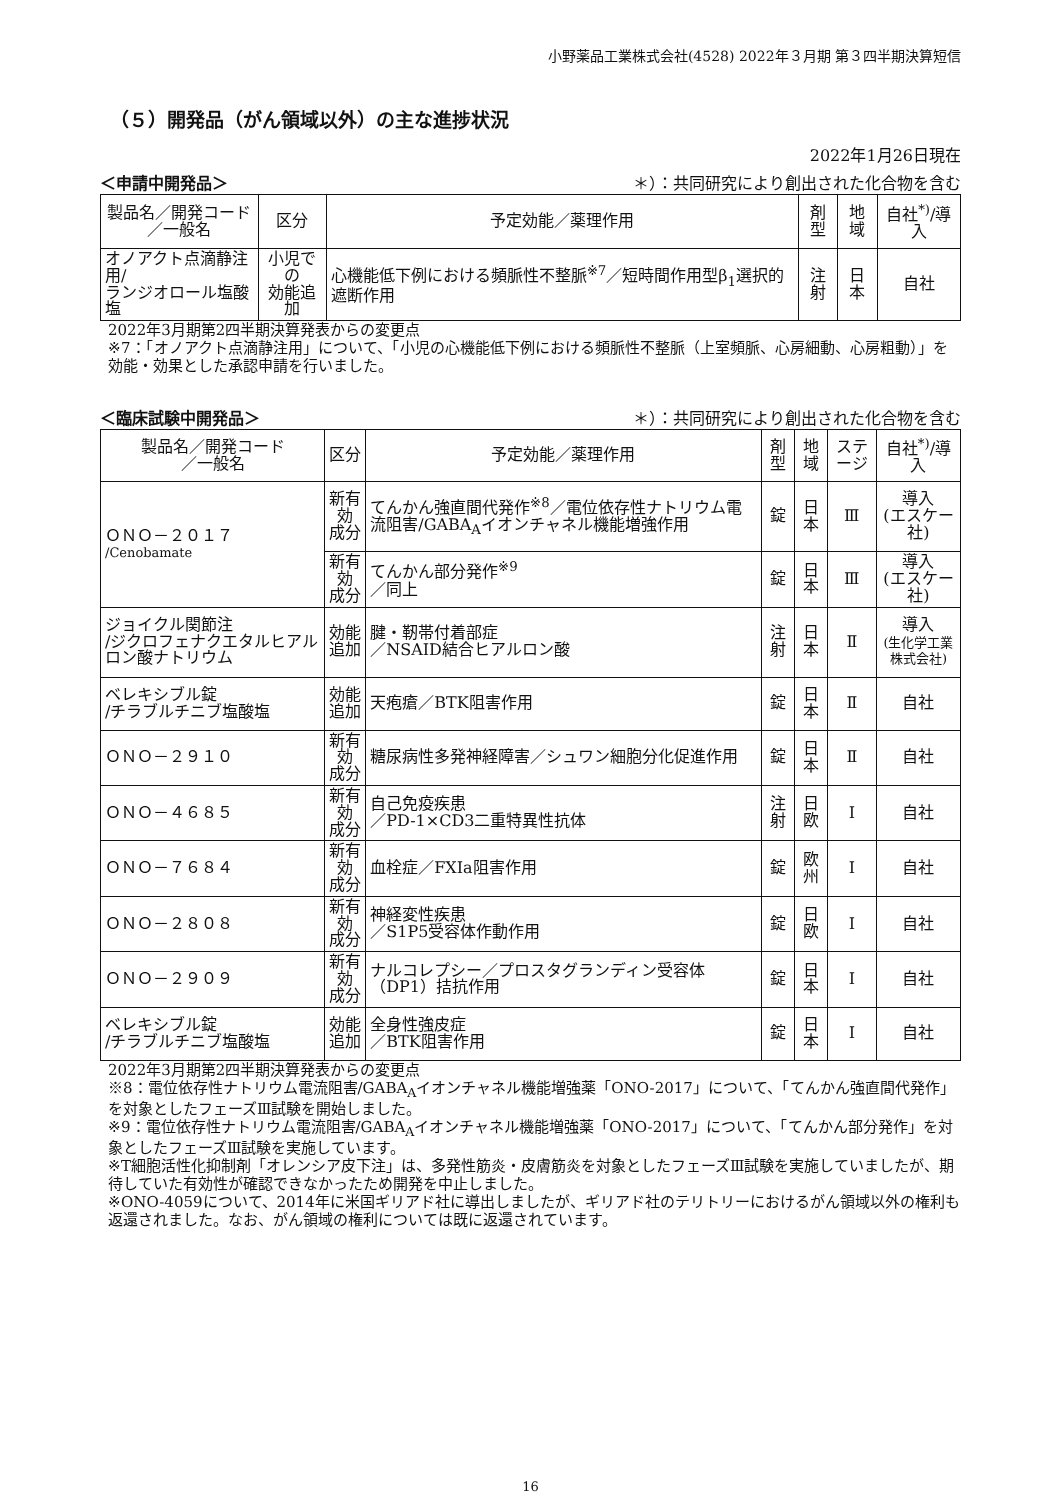小野薬品工業株式会社(4528) 2022年３月期 第３四半期決算短信
（５）開発品（がん領域以外）の主な進捗状況
2022年1月26日現在
＜申請中開発品＞ ＊）：共同研究により創出された化合物を含む
| 製品名／開発コード ／一般名 | 区分 | 予定効能／薬理作用 | 剤型 | 地域 | 自社<sup>*)</sup>/導入 |
| --- | --- | --- | --- | --- | --- |
| オノアクト点滴静注用/ ランジオロール塩酸塩 | 小児での 効能追加 | 心機能低下例における頻脈性不整脈<sup>※7</sup>／短時間作用型β<sub>1</sub>選択的遮断作用 | 注射 | 日本 | 自社 |
2022年3月期第2四半期決算発表からの変更点
※7：「オノアクト点滴静注用」について、「小児の心機能低下例における頻脈性不整脈（上室頻脈、心房細動、心房粗動）」を効能・効果とした承認申請を行いました。
＜臨床試験中開発品＞ ＊）：共同研究により創出された化合物を含む
| 製品名／開発コード ／一般名 | 区分 | 予定効能／薬理作用 | 剤型 | 地域 | ステージ | 自社<sup>*)</sup>/導入 |
| --- | --- | --- | --- | --- | --- | --- |
| ＯＮＯ－２０１７ /Cenobamate | 新有効 成分 | てんかん強直間代発作<sup>※8</sup>／電位依存性ナトリウム電流阻害/GABA<sub>A</sub>イオンチャネル機能増強作用 | 錠 | 日本 | Ⅲ | 導入 (エスケー社) |
| | 新有効 成分 | てんかん部分発作<sup>※9</sup> ／同上 | 錠 | 日本 | Ⅲ | 導入 (エスケー社) |
| ジョイクル関節注 /ジクロフェナクエタルヒアルロン酸ナトリウム | 効能 追加 | 腱・靭帯付着部症 ／NSAID結合ヒアルロン酸 | 注射 | 日本 | Ⅱ | 導入 (生化学工業株式会社) |
| ベレキシブル錠 /チラブルチニブ塩酸塩 | 効能 追加 | 天疱瘡／BTK阻害作用 | 錠 | 日本 | Ⅱ | 自社 |
| ＯＮＯ－２９１０ | 新有効 成分 | 糖尿病性多発神経障害／シュワン細胞分化促進作用 | 錠 | 日本 | Ⅱ | 自社 |
| ＯＮＯ－４６８５ | 新有効 成分 | 自己免疫疾患 ／PD-1×CD3二重特異性抗体 | 注射 | 日欧 | Ⅰ | 自社 |
| ＯＮＯ－７６８４ | 新有効 成分 | 血栓症／FXIa阻害作用 | 錠 | 欧州 | Ⅰ | 自社 |
| ＯＮＯ－２８０８ | 新有効 成分 | 神経変性疾患 ／S1P5受容体作動作用 | 錠 | 日欧 | Ⅰ | 自社 |
| ＯＮＯ－２９０９ | 新有効 成分 | ナルコレプシー／プロスタグランディン受容体（DP1）拮抗作用 | 錠 | 日本 | Ⅰ | 自社 |
| ベレキシブル錠 /チラブルチニブ塩酸塩 | 効能 追加 | 全身性強皮症 ／BTK阻害作用 | 錠 | 日本 | Ⅰ | 自社 |
2022年3月期第2四半期決算発表からの変更点
※8：電位依存性ナトリウム電流阻害/GABA<sub>A</sub>イオンチャネル機能増強薬「ONO-2017」について、「てんかん強直間代発作」を対象としたフェーズⅢ試験を開始しました。
※9：電位依存性ナトリウム電流阻害/GABA<sub>A</sub>イオンチャネル機能増強薬「ONO-2017」について、「てんかん部分発作」を対象としたフェーズⅢ試験を実施しています。
※T細胞活性化抑制剤「オレンシア皮下注」は、多発性筋炎・皮膚筋炎を対象としたフェーズⅢ試験を実施していましたが、期待していた有効性が確認できなかったため開発を中止しました。
※ONO-4059について、2014年に米国ギリアド社に導出しましたが、ギリアド社のテリトリーにおけるがん領域以外の権利も返還されました。なお、がん領域の権利については既に返還されています。
16